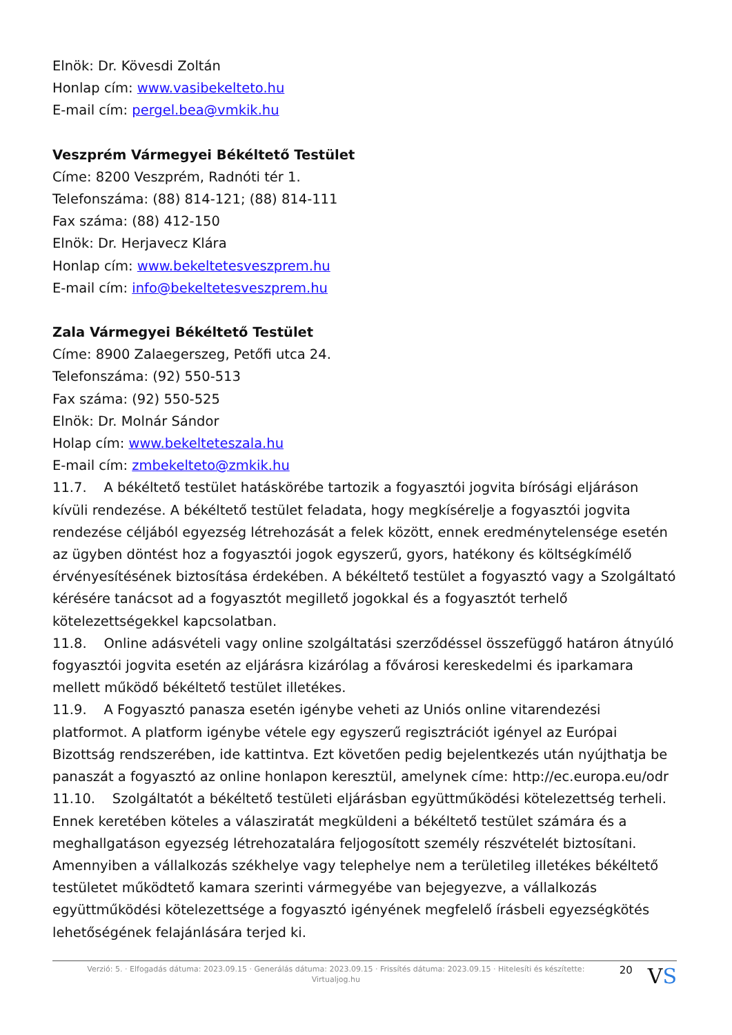Elnök: Dr. Kövesdi Zoltán
Honlap cím: www.vasibekelteto.hu
E-mail cím: pergel.bea@vmkik.hu
Veszprém Vármegyei Békéltető Testület
Címe: 8200 Veszprém, Radnóti tér 1.
Telefonszáma: (88) 814-121; (88) 814-111
Fax száma: (88) 412-150
Elnök: Dr. Herjavecz Klára
Honlap cím: www.bekeltetesveszprem.hu
E-mail cím: info@bekeltetesveszprem.hu
Zala Vármegyei Békéltető Testület
Címe: 8900 Zalaegerszeg, Petőfi utca 24.
Telefonszáma: (92) 550-513
Fax száma: (92) 550-525
Elnök: Dr. Molnár Sándor
Holap cím: www.bekelteteszala.hu
E-mail cím: zmbekelteto@zmkik.hu
11.7. A békéltető testület hatáskörébe tartozik a fogyasztói jogvita bírósági eljáráson kívüli rendezése. A békéltető testület feladata, hogy megkísérelje a fogyasztói jogvita rendezése céljából egyezség létrehozását a felek között, ennek eredménytelensége esetén az ügyben döntést hoz a fogyasztói jogok egyszerű, gyors, hatékony és költségkímélő érvényesítésének biztosítása érdekében. A békéltető testület a fogyasztó vagy a Szolgáltató kérésére tanácsot ad a fogyasztót megillető jogokkal és a fogyasztót terhelő kötelezettségekkel kapcsolatban.
11.8. Online adásvételi vagy online szolgáltatási szerződéssel összefüggő határon átnyúló fogyasztói jogvita esetén az eljárásra kizárólag a fővárosi kereskedelmi és iparkamara mellett működő békéltető testület illetékes.
11.9. A Fogyasztó panasza esetén igénybe veheti az Uniós online vitarendezési platformot. A platform igénybe vétele egy egyszerű regisztrációt igényel az Európai Bizottság rendszerében, ide kattintva. Ezt követően pedig bejelentkezés után nyújthatja be panaszát a fogyasztó az online honlapon keresztül, amelynek címe: http://ec.europa.eu/odr
11.10. Szolgáltatót a békéltető testületi eljárásban együttműködési kötelezettség terheli. Ennek keretében köteles a válasziratát megküldeni a békéltető testület számára és a meghallgatáson egyezség létrehozatalára feljogosított személy részvételét biztosítani. Amennyiben a vállalkozás székhelye vagy telephelye nem a területileg illetékes békéltető testületet működtető kamara szerinti vármegyébe van bejegyezve, a vállalkozás együttműködési kötelezettsége a fogyasztó igényének megfelelő írásbeli egyezségkötés lehetőségének felajánlására terjed ki.
Verzió: 5. · Elfogadás dátuma: 2023.09.15 · Generálás dátuma: 2023.09.15 · Frissítés dátuma: 2023.09.15 · Hitelesíti és készítette: Virtualjog.hu
20
VS